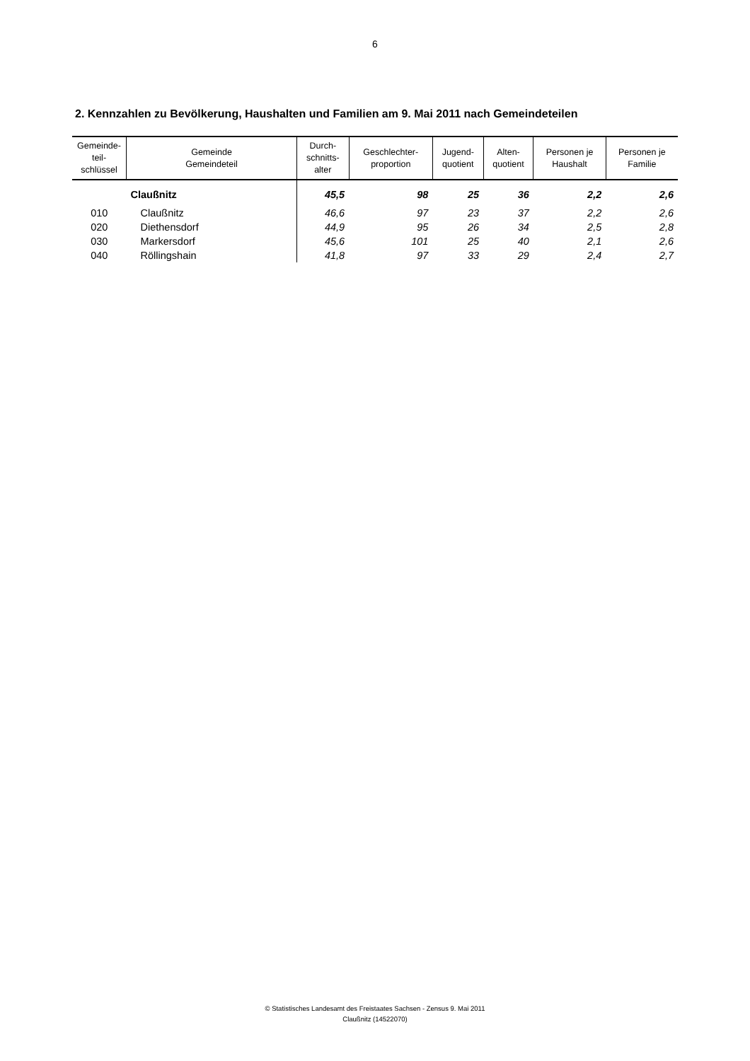6
2. Kennzahlen zu Bevölkerung, Haushalten und Familien am 9. Mai 2011 nach Gemeindeteilen
| Gemeinde- teil- schlüssel | Gemeinde Gemeindeteil | Durch- schnitts- alter | Geschlechter- proportion | Jugend- quotient | Alten- quotient | Personen je Haushalt | Personen je Familie |
| --- | --- | --- | --- | --- | --- | --- | --- |
| | Claußnitz | 45,5 | 98 | 25 | 36 | 2,2 | 2,6 |
| 010 | Claußnitz | 46,6 | 97 | 23 | 37 | 2,2 | 2,6 |
| 020 | Diethensdorf | 44,9 | 95 | 26 | 34 | 2,5 | 2,8 |
| 030 | Markersdorf | 45,6 | 101 | 25 | 40 | 2,1 | 2,6 |
| 040 | Röllingshain | 41,8 | 97 | 33 | 29 | 2,4 | 2,7 |
© Statistisches Landesamt des Freistaates Sachsen - Zensus 9. Mai 2011
Claußnitz (14522070)